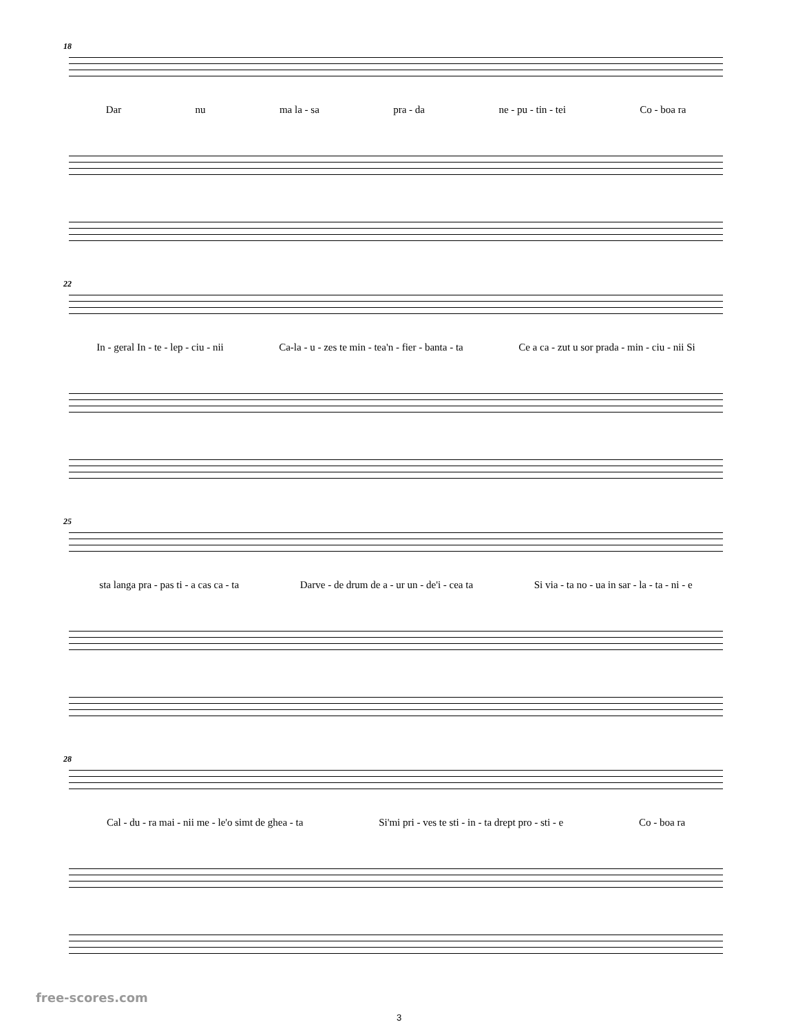18
Dar nu ma la - sa pra - da ne - pu - tin - tei Co - boa ra
22
In - geral In - te - lep - ciu - nii Ca-la - u - zes te min - tea'n - fier - banta - ta Ce a ca - zut u sor prada - min - ciu - nii Si
25
sta langa pra - pas ti - a cas ca - ta Darve - de drum de a - ur un - de'i - cea ta Si via - ta no - ua in sar - la - ta - ni - e
28
Cal - du - ra mai - nii me - le'o simt de ghea - ta Si'mi pri - ves te sti - in - ta drept pro - sti - e Co - boa ra
free-scores.com
3